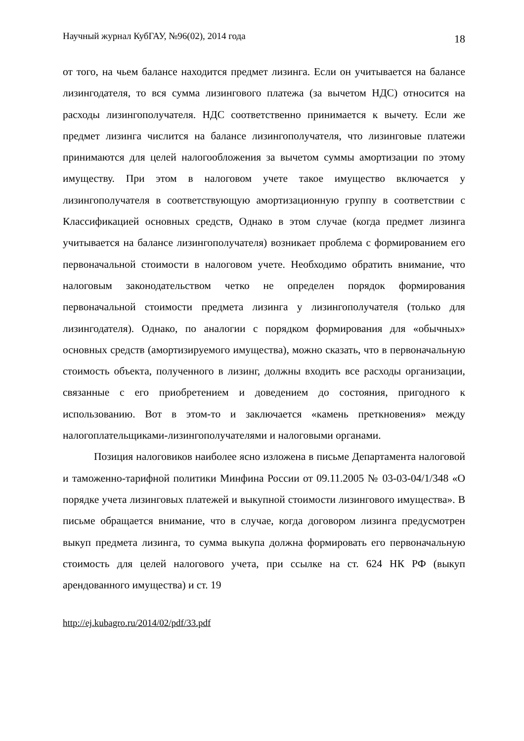Научный журнал КубГАУ, №96(02), 2014 года 18
от того, на чьем балансе находится предмет лизинга. Если он учитывается на балансе лизингодателя, то вся сумма лизингового платежа (за вычетом НДС) относится на расходы лизингополучателя. НДС соответственно принимается к вычету. Если же предмет лизинга числится на балансе лизингополучателя, что лизинговые платежи принимаются для целей налогообложения за вычетом суммы амортизации по этому имуществу. При этом в налоговом учете такое имущество включается у лизингополучателя в соответствующую амортизационную группу в соответствии с Классификацией основных средств, Однако в этом случае (когда предмет лизинга учитывается на балансе лизингополучателя) возникает проблема с формированием его первоначальной стоимости в налоговом учете. Необходимо обратить внимание, что налоговым законодательством четко не определен порядок формирования первоначальной стоимости предмета лизинга у лизингополучателя (только для лизингодателя). Однако, по аналогии с порядком формирования для «обычных» основных средств (амортизируемого имущества), можно сказать, что в первоначальную стоимость объекта, полученного в лизинг, должны входить все расходы организации, связанные с его приобретением и доведением до состояния, пригодного к использованию. Вот в этом-то и заключается «камень преткновения» между налогоплательщиками-лизингополучателями и налоговыми органами.
Позиция налоговиков наиболее ясно изложена в письме Департамента налоговой и таможенно-тарифной политики Минфина России от 09.11.2005 № 03-03-04/1/348 «О порядке учета лизинговых платежей и выкупной стоимости лизингового имущества». В письме обращается внимание, что в случае, когда договором лизинга предусмотрен выкуп предмета лизинга, то сумма выкупа должна формировать его первоначальную стоимость для целей налогового учета, при ссылке на ст. 624 НК РФ (выкуп арендованного имущества) и ст. 19
http://ej.kubagro.ru/2014/02/pdf/33.pdf